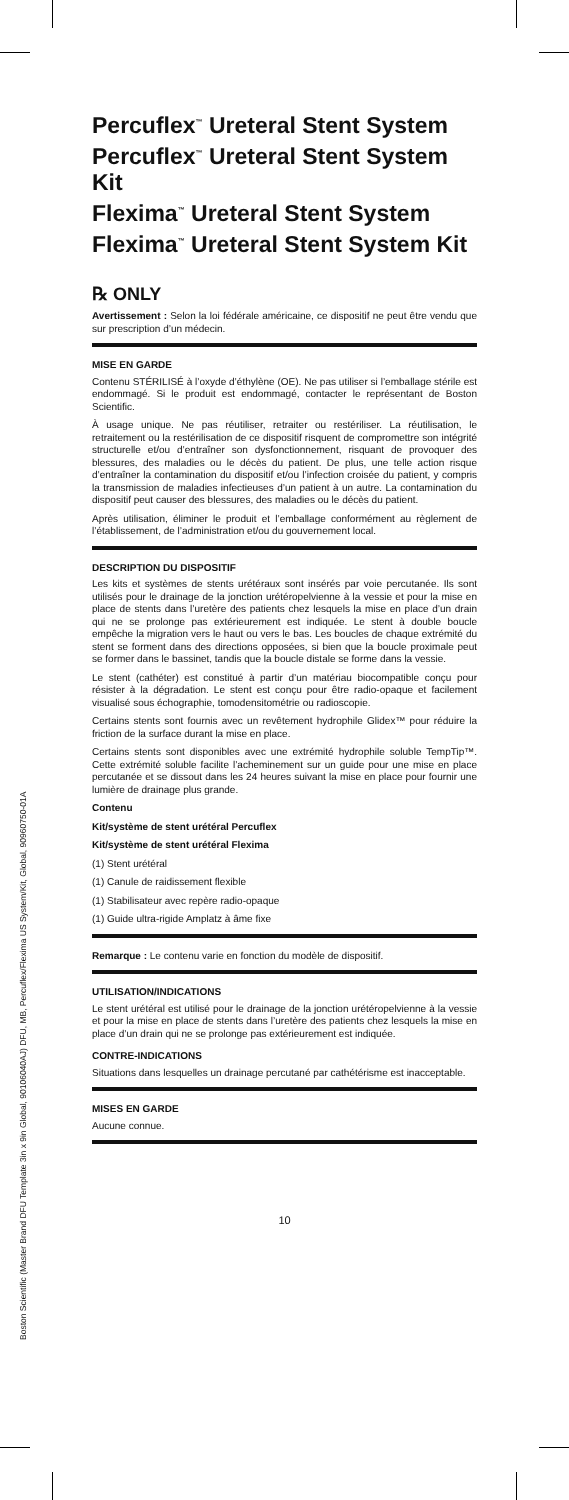Boston Scientific (Master Brand DFU Template 3in x 9in Global, 90106040AJ) DFU, MB, Percuflex/Flexima US System/Kit, Global, 90960750-01A
Percuflex<sup>™</sup> Ureteral Stent System
Percuflex<sup>™</sup> Ureteral Stent System Kit
Flexima<sup>™</sup> Ureteral Stent System
Flexima<sup>™</sup> Ureteral Stent System Kit
℞ ONLY
Avertissement : Selon la loi fédérale américaine, ce dispositif ne peut être vendu que sur prescription d’un médecin.
MISE EN GARDE
Contenu STÉRILISÉ à l’oxyde d’éthylène (OE). Ne pas utiliser si l’emballage stérile est endommagé. Si le produit est endommagé, contacter le représentant de Boston Scientific.
À usage unique. Ne pas réutiliser, retraiter ou restériliser. La réutilisation, le retraitement ou la restérilisation de ce dispositif risquent de compromettre son intégrité structurelle et/ou d’entraîner son dysfonctionnement, risquant de provoquer des blessures, des maladies ou le décès du patient. De plus, une telle action risque d’entraîner la contamination du dispositif et/ou l’infection croisée du patient, y compris la transmission de maladies infectieuses d’un patient à un autre. La contamination du dispositif peut causer des blessures, des maladies ou le décès du patient.
Après utilisation, éliminer le produit et l’emballage conformément au règlement de l’établissement, de l’administration et/ou du gouvernement local.
DESCRIPTION DU DISPOSITIF
Les kits et systèmes de stents urétéraux sont insérés par voie percutanée. Ils sont utilisés pour le drainage de la jonction urétéropelvienne à la vessie et pour la mise en place de stents dans l’uretère des patients chez lesquels la mise en place d’un drain qui ne se prolonge pas extérieurement est indiquée. Le stent à double boucle empêche la migration vers le haut ou vers le bas. Les boucles de chaque extrémité du stent se forment dans des directions opposées, si bien que la boucle proximale peut se former dans le bassinet, tandis que la boucle distale se forme dans la vessie.
Le stent (cathéter) est constitué à partir d’un matériau biocompatible conçu pour résister à la dégradation. Le stent est conçu pour être radio-opaque et facilement visualisé sous échographie, tomodensitométrie ou radioscopie.
Certains stents sont fournis avec un revêtement hydrophile Glidex™ pour réduire la friction de la surface durant la mise en place.
Certains stents sont disponibles avec une extrémité hydrophile soluble TempTip™. Cette extrémité soluble facilite l’acheminement sur un guide pour une mise en place percutanée et se dissout dans les 24 heures suivant la mise en place pour fournir une lumière de drainage plus grande.
Contenu
Kit/système de stent urétéral Percuflex
Kit/système de stent urétéral Flexima
(1) Stent urétéral
(1) Canule de raidissement flexible
(1) Stabilisateur avec repère radio-opaque
(1) Guide ultra-rigide Amplatz à âme fixe
Remarque : Le contenu varie en fonction du modèle de dispositif.
UTILISATION/INDICATIONS
Le stent urétéral est utilisé pour le drainage de la jonction urétéropelvienne à la vessie et pour la mise en place de stents dans l’uretère des patients chez lesquels la mise en place d’un drain qui ne se prolonge pas extérieurement est indiquée.
CONTRE-INDICATIONS
Situations dans lesquelles un drainage percutané par cathétérisme est inacceptable.
MISES EN GARDE
Aucune connue.
10